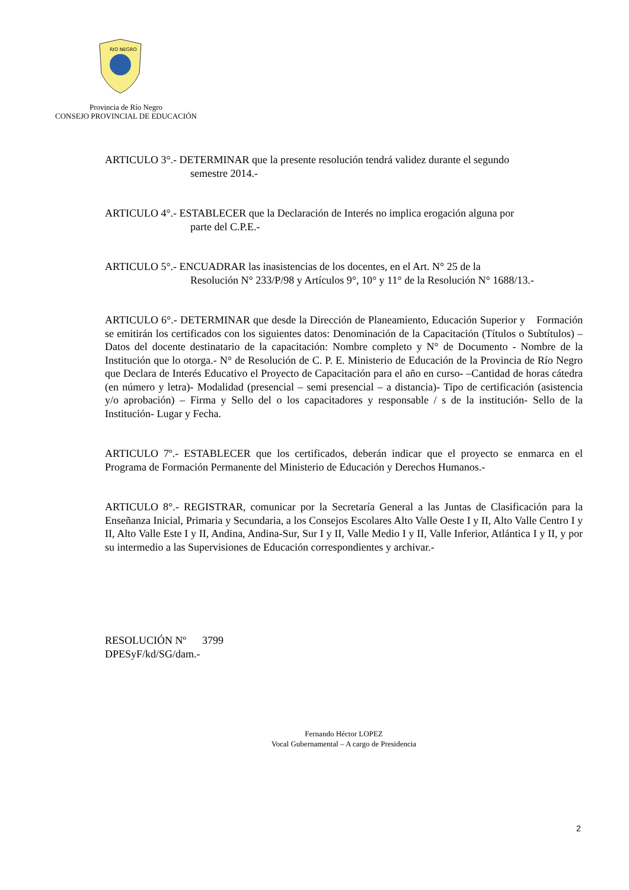RIO NEGRO
Provincia de Río Negro
CONSEJO PROVINCIAL DE EDUCACIÓN
ARTICULO 3°.- DETERMINAR que la presente resolución tendrá validez durante el segundo
semestre 2014.-
ARTICULO 4°.- ESTABLECER que la Declaración de Interés no implica erogación alguna por
parte del C.P.E.-
ARTICULO 5°.- ENCUADRAR las inasistencias de los docentes, en el Art. N° 25 de la
Resolución N° 233/P/98 y Artículos 9°, 10° y 11° de la Resolución N° 1688/13.-
ARTICULO 6°.- DETERMINAR que desde la Dirección de Planeamiento, Educación Superior y Formación se emitirán los certificados con los siguientes datos: Denominación de la Capacitación (Títulos o Subtítulos) – Datos del docente destinatario de la capacitación: Nombre completo y N° de Documento - Nombre de la Institución que lo otorga.- N° de Resolución de C. P. E. Ministerio de Educación de la Provincia de Río Negro que Declara de Interés Educativo el Proyecto de Capacitación para el año en curso- –Cantidad de horas cátedra (en número y letra)- Modalidad (presencial – semi presencial – a distancia)- Tipo de certificación (asistencia y/o aprobación) – Firma y Sello del o los capacitadores y responsable / s de la institución- Sello de la Institución- Lugar y Fecha.
ARTICULO 7º.- ESTABLECER que los certificados, deberán indicar que el proyecto se enmarca en el Programa de Formación Permanente del Ministerio de Educación y Derechos Humanos.-
ARTICULO 8°.- REGISTRAR, comunicar por la Secretaría General a las Juntas de Clasificación para la Enseñanza Inicial, Primaria y Secundaria, a los Consejos Escolares Alto Valle Oeste I y II, Alto Valle Centro I y II, Alto Valle Este I y II, Andina, Andina-Sur, Sur I y II, Valle Medio I y II, Valle Inferior, Atlántica I y II, y por su intermedio a las Supervisiones de Educación correspondientes y archivar.-
RESOLUCIÓN Nº 3799
DPESyF/kd/SG/dam.-
Fernando Héctor LOPEZ
Vocal Gubernamental – A cargo de Presidencia
2